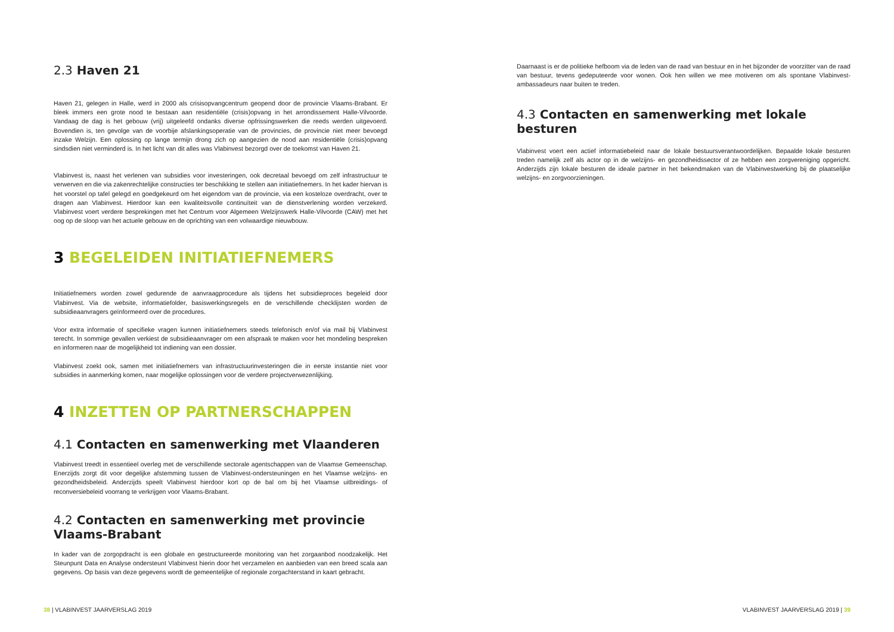2.3 Haven 21
Haven 21, gelegen in Halle, werd in 2000 als crisisopvangcentrum geopend door de provincie Vlaams-Brabant. Er bleek immers een grote nood te bestaan aan residentiële (crisis)opvang in het arrondissement Halle-Vilvoorde. Vandaag de dag is het gebouw (vrij) uitgeleefd ondanks diverse opfrissingswerken die reeds werden uitgevoerd. Bovendien is, ten gevolge van de voorbije afslankingsoperatie van de provincies, de provincie niet meer bevoegd inzake Welzijn. Een oplossing op lange termijn drong zich op aangezien de nood aan residentiële (crisis)opvang sindsdien niet verminderd is. In het licht van dit alles was Vlabinvest bezorgd over de toekomst van Haven 21.
Vlabinvest is, naast het verlenen van subsidies voor investeringen, ook decretaal bevoegd om zelf infrastructuur te verwerven en die via zakenrechtelijke constructies ter beschikking te stellen aan initiatiefnemers. In het kader hiervan is het voorstel op tafel gelegd en goedgekeurd om het eigendom van de provincie, via een kosteloze overdracht, over te dragen aan Vlabinvest. Hierdoor kan een kwaliteitsvolle continuïteit van de dienstverlening worden verzekerd. Vlabinvest voert verdere besprekingen met het Centrum voor Algemeen Welzijnswerk Halle-Vilvoorde (CAW) met het oog op de sloop van het actuele gebouw en de oprichting van een volwaardige nieuwbouw.
3 BEGELEIDEN INITIATIEFNEMERS
Initiatiefnemers worden zowel gedurende de aanvraagprocedure als tijdens het subsidieproces begeleid door Vlabinvest. Via de website, informatiefolder, basiswerkingsregels en de verschillende checklijsten worden de subsidieaanvragers geïnformeerd over de procedures.
Voor extra informatie of specifieke vragen kunnen initiatiefnemers steeds telefonisch en/of via mail bij Vlabinvest terecht. In sommige gevallen verkiest de subsidieaanvrager om een afspraak te maken voor het mondeling bespreken en informeren naar de mogelijkheid tot indiening van een dossier.
Vlabinvest zoekt ook, samen met initiatiefnemers van infrastructuurinvesteringen die in eerste instantie niet voor subsidies in aanmerking komen, naar mogelijke oplossingen voor de verdere projectverwezenlijking.
4 INZETTEN OP PARTNERSCHAPPEN
4.1 Contacten en samenwerking met Vlaanderen
Vlabinvest treedt in essentieel overleg met de verschillende sectorale agentschappen van de Vlaamse Gemeenschap. Enerzijds zorgt dit voor degelijke afstemming tussen de Vlabinvest-ondersteuningen en het Vlaamse welzijns- en gezondheidsbeleid. Anderzijds speelt Vlabinvest hierdoor kort op de bal om bij het Vlaamse uitbreidings- of reconversiebeleid voorrang te verkrijgen voor Vlaams-Brabant.
4.2 Contacten en samenwerking met provincie Vlaams-Brabant
In kader van de zorgopdracht is een globale en gestructureerde monitoring van het zorgaanbod noodzakelijk. Het Steunpunt Data en Analyse ondersteunt Vlabinvest hierin door het verzamelen en aanbieden van een breed scala aan gegevens. Op basis van deze gegevens wordt de gemeentelijke of regionale zorgachterstand in kaart gebracht.
Daarnaast is er de politieke hefboom via de leden van de raad van bestuur en in het bijzonder de voorzitter van de raad van bestuur, tevens gedeputeerde voor wonen. Ook hen willen we mee motiveren om als spontane Vlabinvest-ambassadeurs naar buiten te treden.
4.3 Contacten en samenwerking met lokale besturen
Vlabinvest voert een actief informatiebeleid naar de lokale bestuursverantwoordelijken. Bepaalde lokale besturen treden namelijk zelf als actor op in de welzijns- en gezondheidssector of ze hebben een zorgvereniging opgericht. Anderzijds zijn lokale besturen de ideale partner in het bekendmaken van de Vlabinvestwerking bij de plaatselijke welzijns- en zorgvoorzieningen.
38 | VLABINVEST JAARVERSLAG 2019
VLABINVEST JAARVERSLAG 2019 | 39